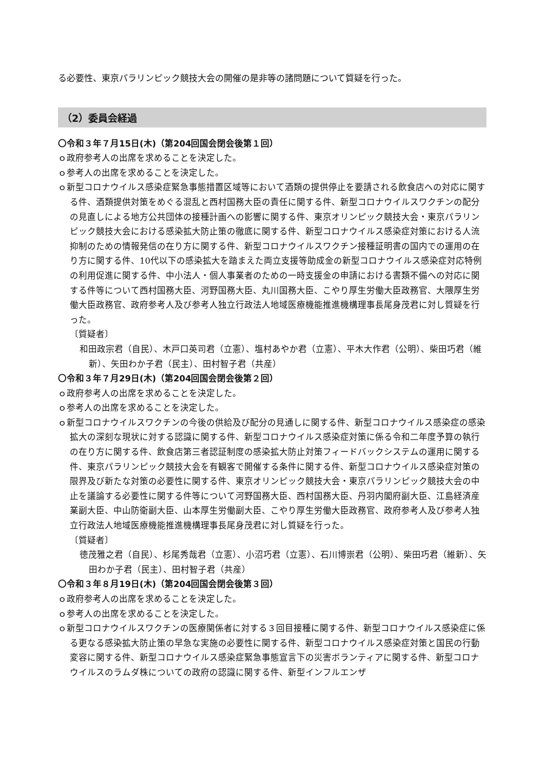る必要性、東京パラリンピック競技大会の開催の是非等の諸問題について質疑を行った。
（2）委員会経過
〇令和３年７月15日(木)（第204回国会閉会後第１回）
ｏ政府参考人の出席を求めることを決定した。
ｏ参考人の出席を求めることを決定した。
ｏ新型コロナウイルス感染症緊急事態措置区域等において酒類の提供停止を要請される飲食店への対応に関する件、酒類提供対策をめぐる混乱と西村国務大臣の責任に関する件、新型コロナウイルスワクチンの配分の見直しによる地方公共団体の接種計画への影響に関する件、東京オリンピック競技大会・東京パラリンピック競技大会における感染拡大防止策の徹底に関する件、新型コロナウイルス感染症対策における人流抑制のための情報発信の在り方に関する件、新型コロナウイルスワクチン接種証明書の国内での運用の在り方に関する件、10代以下の感染拡大を踏まえた両立支援等助成金の新型コロナウイルス感染症対応特例の利用促進に関する件、中小法人・個人事業者のための一時支援金の申請における書類不備への対応に関する件等について西村国務大臣、河野国務大臣、丸川国務大臣、こやり厚生労働大臣政務官、大隈厚生労働大臣政務官、政府参考人及び参考人独立行政法人地域医療機能推進機構理事長尾身茂君に対し質疑を行った。
〔質疑者〕
和田政宗君（自民）、木戸口英司君（立憲）、塩村あやか君（立憲）、平木大作君（公明）、柴田巧君（維新）、矢田わか子君（民主）、田村智子君（共産）
〇令和３年７月29日(木)（第204回国会閉会後第２回）
ｏ政府参考人の出席を求めることを決定した。
ｏ参考人の出席を求めることを決定した。
ｏ新型コロナウイルスワクチンの今後の供給及び配分の見通しに関する件、新型コロナウイルス感染症の感染拡大の深刻な現状に対する認識に関する件、新型コロナウイルス感染症対策に係る令和二年度予算の執行の在り方に関する件、飲食店第三者認証制度の感染拡大防止対策フィードバックシステムの運用に関する件、東京パラリンピック競技大会を有観客で開催する条件に関する件、新型コロナウイルス感染症対策の限界及び新たな対策の必要性に関する件、東京オリンピック競技大会・東京パラリンピック競技大会の中止を議論する必要性に関する件等について河野国務大臣、西村国務大臣、丹羽内閣府副大臣、江島経済産業副大臣、中山防衛副大臣、山本厚生労働副大臣、こやり厚生労働大臣政務官、政府参考人及び参考人独立行政法人地域医療機能推進機構理事長尾身茂君に対し質疑を行った。
〔質疑者〕
徳茂雅之君（自民）、杉尾秀哉君（立憲）、小沼巧君（立憲）、石川博崇君（公明）、柴田巧君（維新）、矢田わか子君（民主）、田村智子君（共産）
〇令和３年８月19日(木)（第204回国会閉会後第３回）
ｏ政府参考人の出席を求めることを決定した。
ｏ参考人の出席を求めることを決定した。
ｏ新型コロナウイルスワクチンの医療関係者に対する３回目接種に関する件、新型コロナウイルス感染症に係る更なる感染拡大防止策の早急な実施の必要性に関する件、新型コロナウイルス感染症対策と国民の行動変容に関する件、新型コロナウイルス感染症緊急事態宣言下の災害ボランティアに関する件、新型コロナウイルスのラムダ株についての政府の認識に関する件、新型インフルエンザ